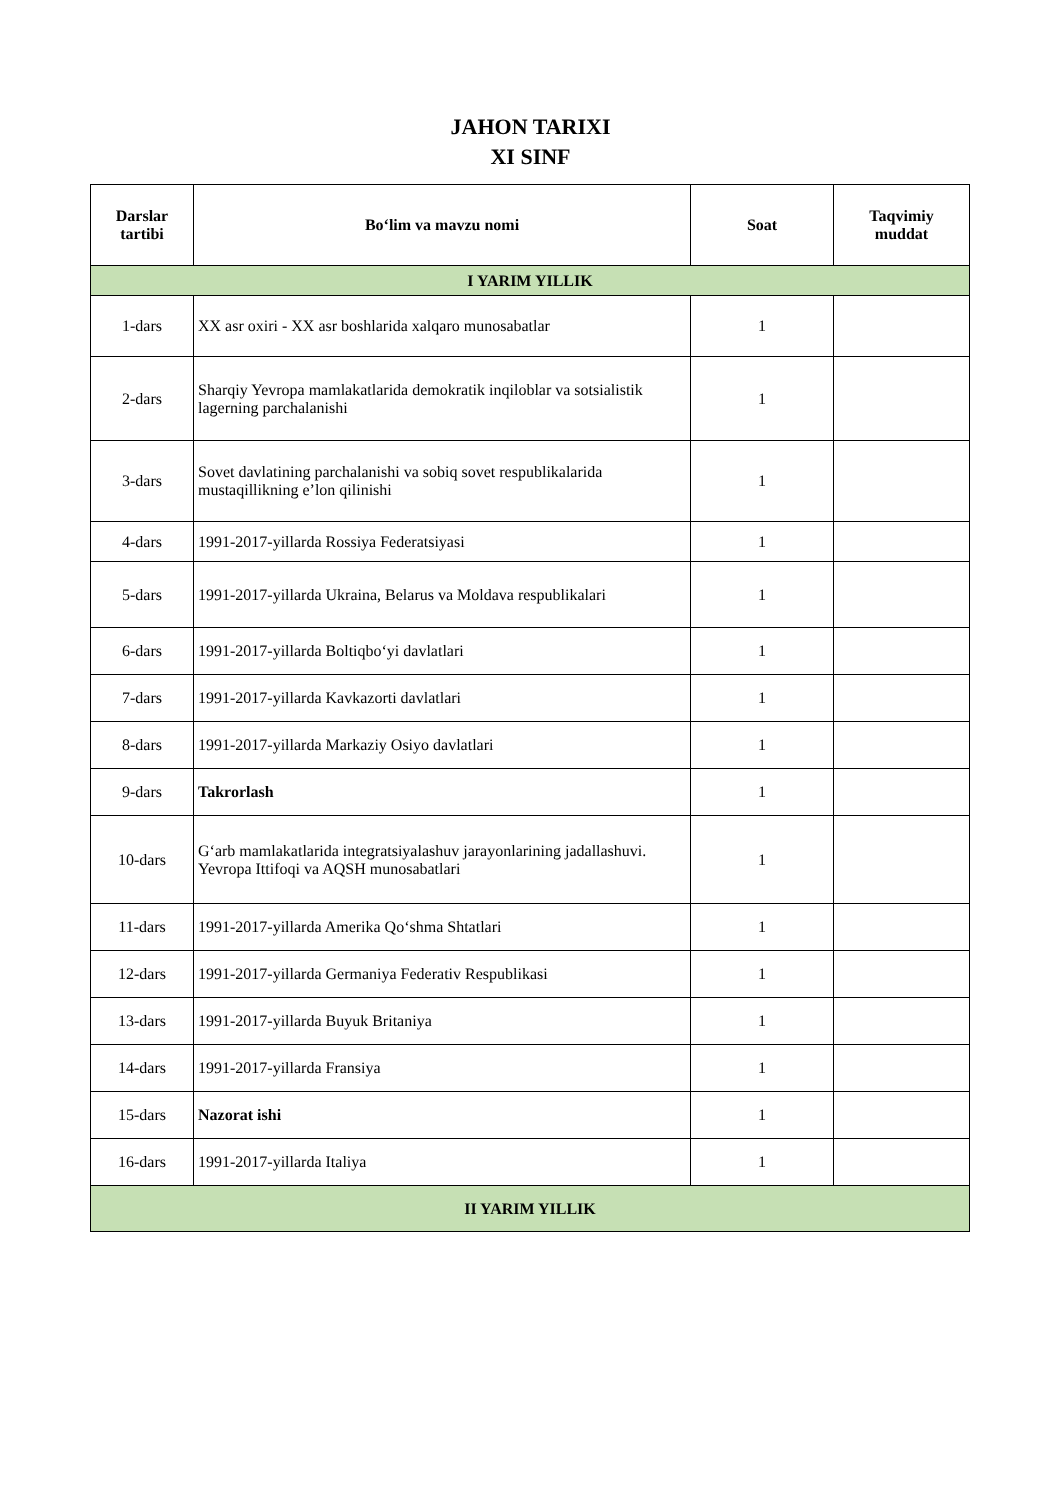JAHON TARIXI
XI SINF
| Darslar tartibi | Bo‘lim va mavzu nomi | Soat | Taqvimiy muddat |
| --- | --- | --- | --- |
| I YARIM YILLIK | | | |
| 1-dars | XX asr oxiri - XX asr boshlarida xalqaro munosabatlar | 1 | |
| 2-dars | Sharqiy Yevropa mamlakatlarida demokratik inqiloblar va sotsialistik lagerning parchalanishi | 1 | |
| 3-dars | Sovet davlatining parchalanishi va sobiq sovet respublikalarida mustaqillikning e’lon qilinishi | 1 | |
| 4-dars | 1991-2017-yillarda Rossiya Federatsiyasi | 1 | |
| 5-dars | 1991-2017-yillarda Ukraina, Belarus va Moldava respublikalari | 1 | |
| 6-dars | 1991-2017-yillarda Boltiqbo‘yi davlatlari | 1 | |
| 7-dars | 1991-2017-yillarda Kavkazorti davlatlari | 1 | |
| 8-dars | 1991-2017-yillarda Markaziy Osiyo davlatlari | 1 | |
| 9-dars | Takrorlash | 1 | |
| 10-dars | G‘arb mamlakatlarida integratsiyalashuv jarayonlarining jadallashuvi. Yevropa Ittifoqi va AQSH munosabatlari | 1 | |
| 11-dars | 1991-2017-yillarda Amerika Qo‘shma Shtatlari | 1 | |
| 12-dars | 1991-2017-yillarda Germaniya Federativ Respublikasi | 1 | |
| 13-dars | 1991-2017-yillarda Buyuk Britaniya | 1 | |
| 14-dars | 1991-2017-yillarda Fransiya | 1 | |
| 15-dars | Nazorat ishi | 1 | |
| 16-dars | 1991-2017-yillarda Italiya | 1 | |
| II YARIM YILLIK | | | |